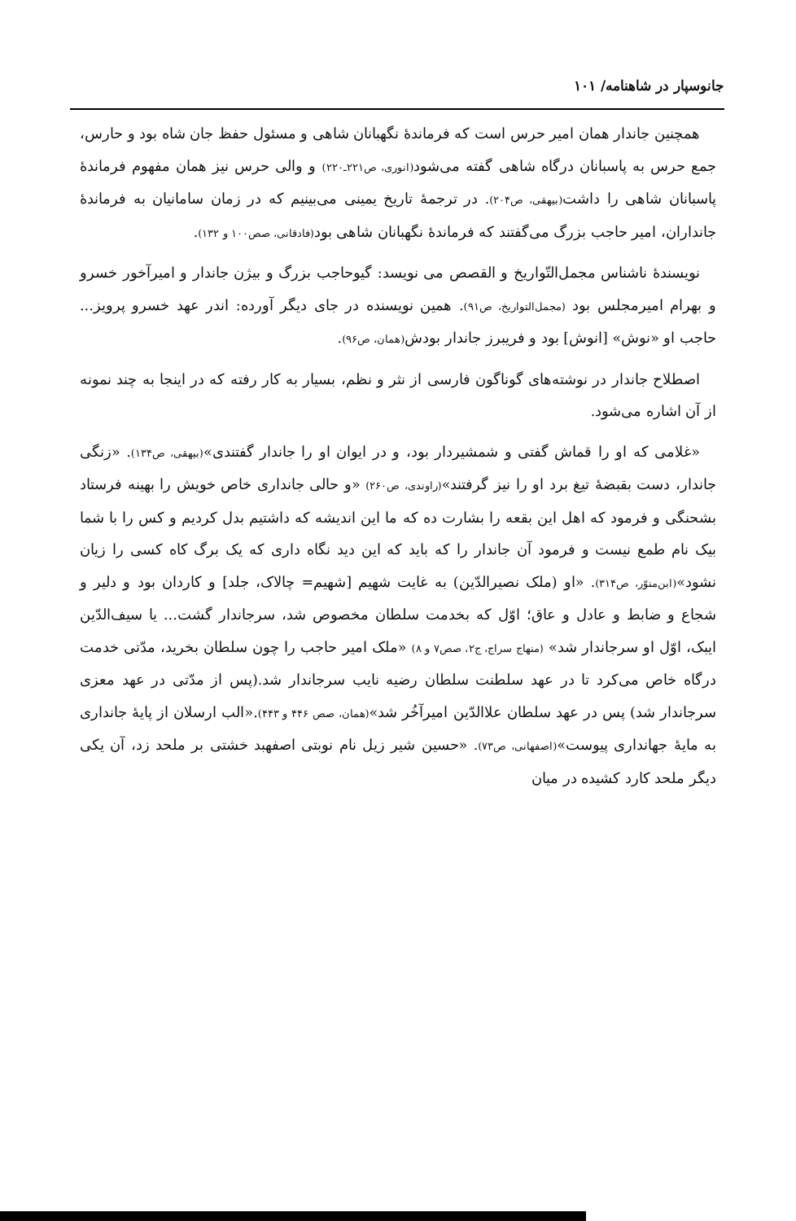جانوسپار در شاهنامه/ ۱۰۱
همچنین جاندار همان امیر حرس است که فرماندهٔ نگهبانان شاهی و مسئول حفظ جان شاه بود و حارس، جمع حرس به پاسبانان درگاه شاهی گفته می‌شود(انوری، ص۲۲۱ـ۲۲۰) و والی حرس نیز همان مفهوم فرماندهٔ پاسبانان شاهی را داشت(بیهقی، ص۲۰۴). در ترجمهٔ تاریخ یمینی می‌بینیم که در زمان سامانیان به فرماندهٔ جانداران، امیر حاجب بزرگ می‌گفتند که فرماندهٔ نگهبانان شاهی بود(فادقانی، صص۱۰۰ و ۱۳۲).
نویسندهٔ ناشناس مجمل‌التّواریخ و القصص می نویسد: گیوحاجب بزرگ و بیژن جاندار و امیرآخور خسرو و بهرام امیرمجلس بود (مجمل‌التواریخ، ص۹۱). همین نویسنده در جای دیگر آورده: اندر عهد خسرو پرویز... حاجب او «نوش» [انوش] بود و فریبرز جاندار بودش(همان، ص۹۶).
اصطلاح جاندار در نوشته‌های گوناگون فارسی از نثر و نظم، بسیار به کار رفته که در اینجا به چند نمونه از آن اشاره می‌شود.
«غلامی که او را قماش گفتی و شمشیردار بود، و در ایوان او را جاندار گفتندی»(بیهقی، ص۱۳۴). «زنگی جاندار، دست بقبضهٔ تیغ برد او را نیز گرفتند»(راوندی، ص۲۶۰) «و حالی جانداری خاص خویش را بهینه فرستاد بشحنگی و فرمود که اهل این بقعه را بشارت ده که ما این اندیشه که داشتیم بدل کردیم و کس را با شما بیک نام طمع نیست و فرمود آن جاندار را که باید که این دید نگاه داری که یک برگ کاه کسی را زیان نشود»(ابن‌منوّر، ص۳۱۴). «او (ملک نصیرالدّین) به غایت شهیم [شهیم= چالاک، جلد] و کاردان بود و دلیر و شجاع و ضابط و عادل و عاق؛ اوّل که بخدمت سلطان مخصوص شد، سرجاندار گشت... یا سیف‌الدّین ایبک، اوّل او سرجاندار شد» (منهاج سراج، ج۲، صص۷ و ۸) «ملک امیر حاجب را چون سلطان بخرید، مدّتی خدمت درگاه خاص می‌کرد تا در عهد سلطنت سلطان رضیه نایب سرجاندار شد.(پس از مدّتی در عهد معزی سرجاندار شد) پس در عهد سلطان علاالدّین امیرآخُر شد»(همان، صص ۴۴۶ و ۴۴۳).«الب ارسلان از پایهٔ جانداری به مایهٔ جهانداری پیوست»(اصفهانی، ص۷۳). «حسین شیر زیل نام نوبتی اصفهبد خشتی بر ملحد زد، آن یکی دیگر ملحد کارد کشیده در میان